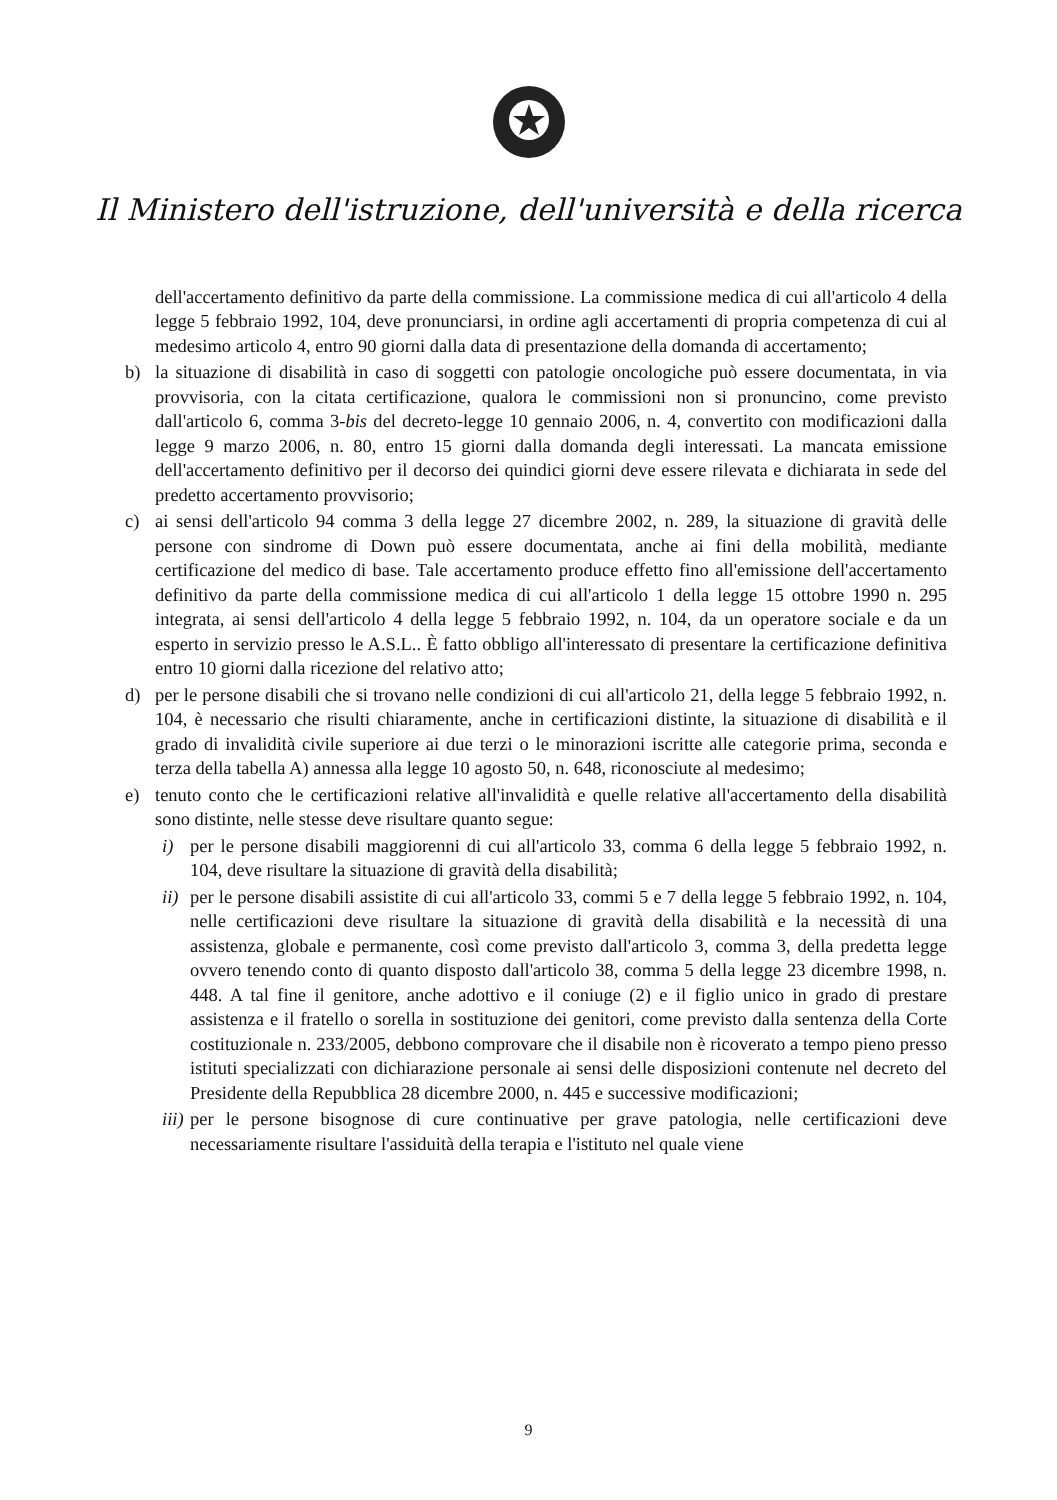Il Ministero dell'istruzione, dell'università e della ricerca
dell'accertamento definitivo da parte della commissione. La commissione medica di cui all'articolo 4 della legge 5 febbraio 1992, 104, deve pronunciarsi, in ordine agli accertamenti di propria competenza di cui al medesimo articolo 4, entro 90 giorni dalla data di presentazione della domanda di accertamento;
b) la situazione di disabilità in caso di soggetti con patologie oncologiche può essere documentata, in via provvisoria, con la citata certificazione, qualora le commissioni non si pronuncino, come previsto dall'articolo 6, comma 3-bis del decreto-legge 10 gennaio 2006, n. 4, convertito con modificazioni dalla legge 9 marzo 2006, n. 80, entro 15 giorni dalla domanda degli interessati. La mancata emissione dell'accertamento definitivo per il decorso dei quindici giorni deve essere rilevata e dichiarata in sede del predetto accertamento provvisorio;
c) ai sensi dell'articolo 94 comma 3 della legge 27 dicembre 2002, n. 289, la situazione di gravità delle persone con sindrome di Down può essere documentata, anche ai fini della mobilità, mediante certificazione del medico di base. Tale accertamento produce effetto fino all'emissione dell'accertamento definitivo da parte della commissione medica di cui all'articolo 1 della legge 15 ottobre 1990 n. 295 integrata, ai sensi dell'articolo 4 della legge 5 febbraio 1992, n. 104, da un operatore sociale e da un esperto in servizio presso le A.S.L.. È fatto obbligo all'interessato di presentare la certificazione definitiva entro 10 giorni dalla ricezione del relativo atto;
d) per le persone disabili che si trovano nelle condizioni di cui all'articolo 21, della legge 5 febbraio 1992, n. 104, è necessario che risulti chiaramente, anche in certificazioni distinte, la situazione di disabilità e il grado di invalidità civile superiore ai due terzi o le minorazioni iscritte alle categorie prima, seconda e terza della tabella A) annessa alla legge 10 agosto 50, n. 648, riconosciute al medesimo;
e) tenuto conto che le certificazioni relative all'invalidità e quelle relative all'accertamento della disabilità sono distinte, nelle stesse deve risultare quanto segue:
i) per le persone disabili maggiorenni di cui all'articolo 33, comma 6 della legge 5 febbraio 1992, n. 104, deve risultare la situazione di gravità della disabilità;
ii)
per le persone disabili assistite di cui all'articolo 33, commi 5 e 7 della legge 5 febbraio 1992, n. 104, nelle certificazioni deve risultare la situazione di gravità della disabilità e la necessità di una assistenza, globale e permanente, così come previsto dall'articolo 3, comma 3, della predetta legge ovvero tenendo conto di quanto disposto dall'articolo 38, comma 5 della legge 23 dicembre 1998, n. 448. A tal fine il genitore, anche adottivo e il coniuge (2) e il figlio unico in grado di prestare assistenza e il fratello o sorella in sostituzione dei genitori, come previsto dalla sentenza della Corte costituzionale n. 233/2005, debbono comprovare che il disabile non è ricoverato a tempo pieno presso istituti specializzati con dichiarazione personale ai sensi delle disposizioni contenute nel decreto del Presidente della Repubblica 28 dicembre 2000, n. 445 e successive modificazioni;
iii)
per le persone bisognose di cure continuative per grave patologia, nelle certificazioni deve necessariamente risultare l'assiduità della terapia e l'istituto nel quale viene
9